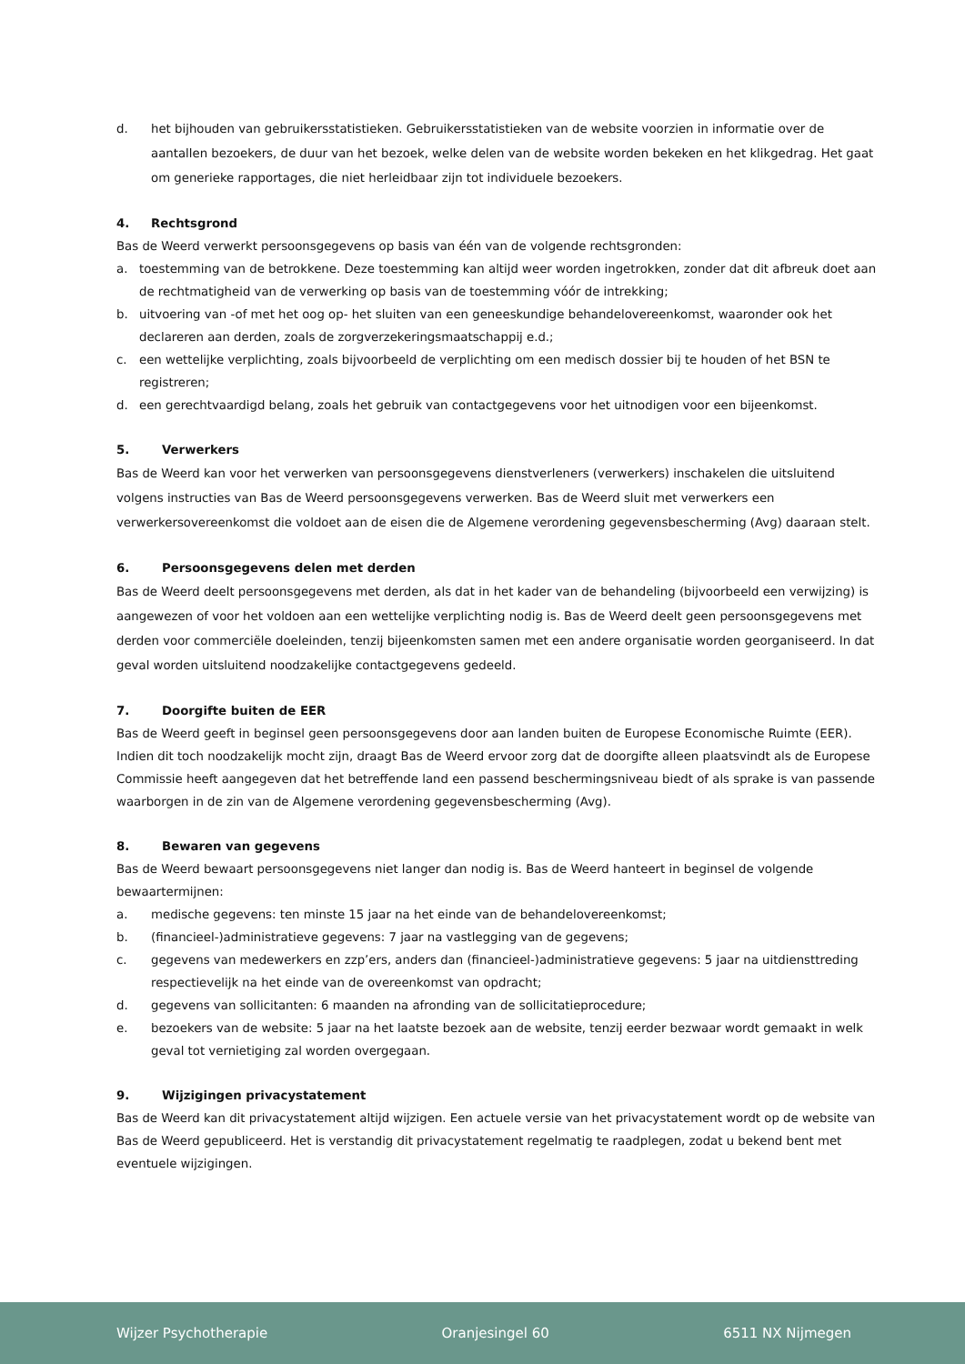d. het bijhouden van gebruikersstatistieken. Gebruikersstatistieken van de website voorzien in informatie over de aantallen bezoekers, de duur van het bezoek, welke delen van de website worden bekeken en het klikgedrag. Het gaat om generieke rapportages, die niet herleidbaar zijn tot individuele bezoekers.
4. Rechtsgrond
Bas de Weerd verwerkt persoonsgegevens op basis van één van de volgende rechtsgronden:
a. toestemming van de betrokkene. Deze toestemming kan altijd weer worden ingetrokken, zonder dat dit afbreuk doet aan de rechtmatigheid van de verwerking op basis van de toestemming vóór de intrekking;
b. uitvoering van -of met het oog op- het sluiten van een geneeskundige behandelovereenkomst, waaronder ook het declareren aan derden, zoals de zorgverzekeringsmaatschappij e.d.;
c. een wettelijke verplichting, zoals bijvoorbeeld de verplichting om een medisch dossier bij te houden of het BSN te registreren;
d. een gerechtvaardigd belang, zoals het gebruik van contactgegevens voor het uitnodigen voor een bijeenkomst.
5. Verwerkers
Bas de Weerd kan voor het verwerken van persoonsgegevens dienstverleners (verwerkers) inschakelen die uitsluitend volgens instructies van Bas de Weerd persoonsgegevens verwerken. Bas de Weerd sluit met verwerkers een verwerkersovereenkomst die voldoet aan de eisen die de Algemene verordening gegevensbescherming (Avg) daaraan stelt.
6. Persoonsgegevens delen met derden
Bas de Weerd deelt persoonsgegevens met derden, als dat in het kader van de behandeling (bijvoorbeeld een verwijzing) is aangewezen of voor het voldoen aan een wettelijke verplichting nodig is. Bas de Weerd deelt geen persoonsgegevens met derden voor commerciële doeleinden, tenzij bijeenkomsten samen met een andere organisatie worden georganiseerd. In dat geval worden uitsluitend noodzakelijke contactgegevens gedeeld.
7. Doorgifte buiten de EER
Bas de Weerd geeft in beginsel geen persoonsgegevens door aan landen buiten de Europese Economische Ruimte (EER). Indien dit toch noodzakelijk mocht zijn, draagt Bas de Weerd ervoor zorg dat de doorgifte alleen plaatsvindt als de Europese Commissie heeft aangegeven dat het betreffende land een passend beschermingsniveau biedt of als sprake is van passende waarborgen in de zin van de Algemene verordening gegevensbescherming (Avg).
8. Bewaren van gegevens
Bas de Weerd bewaart persoonsgegevens niet langer dan nodig is. Bas de Weerd hanteert in beginsel de volgende bewaartermijnen:
a. medische gegevens: ten minste 15 jaar na het einde van de behandelovereenkomst;
b. (financieel-)administratieve gegevens: 7 jaar na vastlegging van de gegevens;
c. gegevens van medewerkers en zzp’ers, anders dan (financieel-)administratieve gegevens: 5 jaar na uitdiensttreding respectievelijk na het einde van de overeenkomst van opdracht;
d. gegevens van sollicitanten: 6 maanden na afronding van de sollicitatieprocedure;
e. bezoekers van de website: 5 jaar na het laatste bezoek aan de website, tenzij eerder bezwaar wordt gemaakt in welk geval tot vernietiging zal worden overgegaan.
9. Wijzigingen privacystatement
Bas de Weerd kan dit privacystatement altijd wijzigen. Een actuele versie van het privacystatement wordt op de website van Bas de Weerd gepubliceerd. Het is verstandig dit privacystatement regelmatig te raadplegen, zodat u bekend bent met eventuele wijzigingen.
Wijzer Psychotherapie Oranjesingel 60 6511 NX Nijmegen